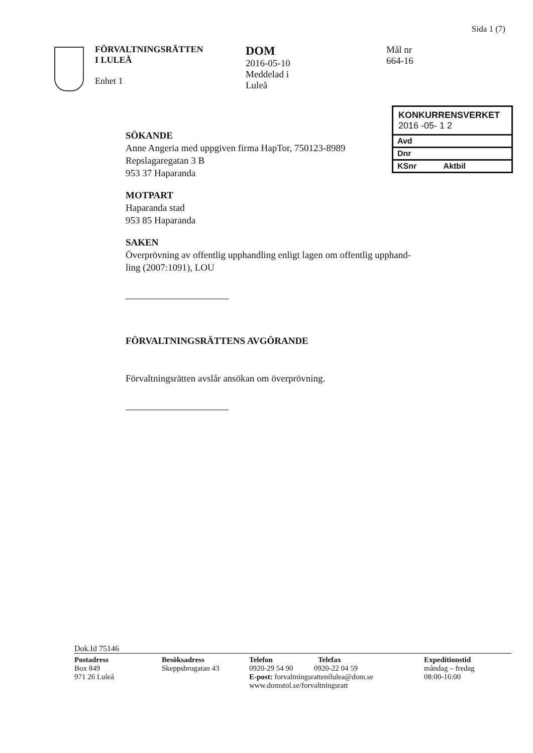Sida 1 (7)
FÖRVALTNINGSRÄTTEN
I LULEÅ
Enhet 1
DOM
2016-05-10
Meddelad i
Luleå
Mål nr
664-16
KONKURRENSVERKET
2016 -05- 1 2
Avd
Dnr
KSnr Aktbil
SÖKANDE
Anne Angeria med uppgiven firma HapTor, 750123-8989
Repslagaregatan 3 B
953 37 Haparanda
MOTPART
Haparanda stad
953 85 Haparanda
SAKEN
Överprövning av offentlig upphandling enligt lagen om offentlig upphand-
ling (2007:1091), LOU
FÖRVALTNINGSRÄTTENS AVGÖRANDE
Förvaltningsrätten avslår ansökan om överprövning.
Dok.Id 75146
Postadress
Box 849
971 26 Luleå
Besöksadress
Skeppsbrogatan 43
Telefon Telefax
0920-29 54 90 0920-22 04 59
E-post: forvaltningsrattenilulea@dom.se
www.domstol.se/forvaltningsratt
Expeditionstid
måndag – fredag
08:00-16:00